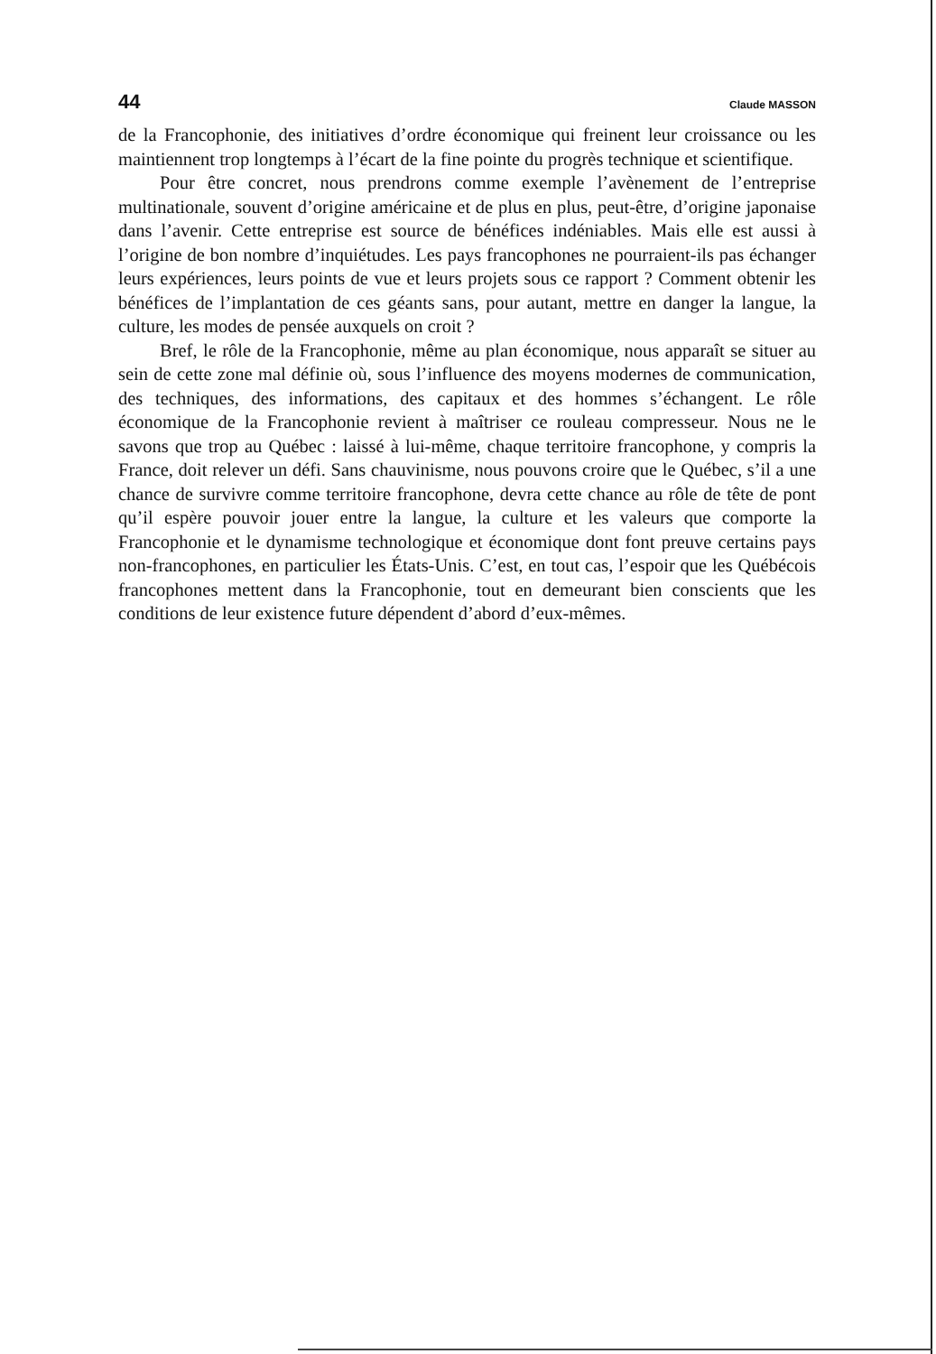44 Claude MASSON
de la Francophonie, des initiatives d’ordre économique qui freinent leur croissance ou les maintiennent trop longtemps à l’écart de la fine pointe du progrès technique et scientifique.
Pour être concret, nous prendrons comme exemple l’avènement de l’entreprise multinationale, souvent d’origine américaine et de plus en plus, peut-être, d’origine japonaise dans l’avenir. Cette entreprise est source de bénéfices indéniables. Mais elle est aussi à l’origine de bon nombre d’inquiétudes. Les pays francophones ne pourraient-ils pas échanger leurs expériences, leurs points de vue et leurs projets sous ce rapport ? Comment obtenir les bénéfices de l’implantation de ces géants sans, pour autant, mettre en danger la langue, la culture, les modes de pensée auxquels on croit ?
Bref, le rôle de la Francophonie, même au plan économique, nous apparaît se situer au sein de cette zone mal définie où, sous l’influence des moyens modernes de communication, des techniques, des informations, des capitaux et des hommes s’échangent. Le rôle économique de la Francophonie revient à maîtriser ce rouleau compresseur. Nous ne le savons que trop au Québec : laissé à lui-même, chaque territoire francophone, y compris la France, doit relever un défi. Sans chauvinisme, nous pouvons croire que le Québec, s’il a une chance de survivre comme territoire francophone, devra cette chance au rôle de tête de pont qu’il espère pouvoir jouer entre la langue, la culture et les valeurs que comporte la Francophonie et le dynamisme technologique et économique dont font preuve certains pays non-francophones, en particulier les États-Unis. C’est, en tout cas, l’espoir que les Québécois francophones mettent dans la Francophonie, tout en demeurant bien conscients que les conditions de leur existence future dépendent d’abord d’eux-mêmes.